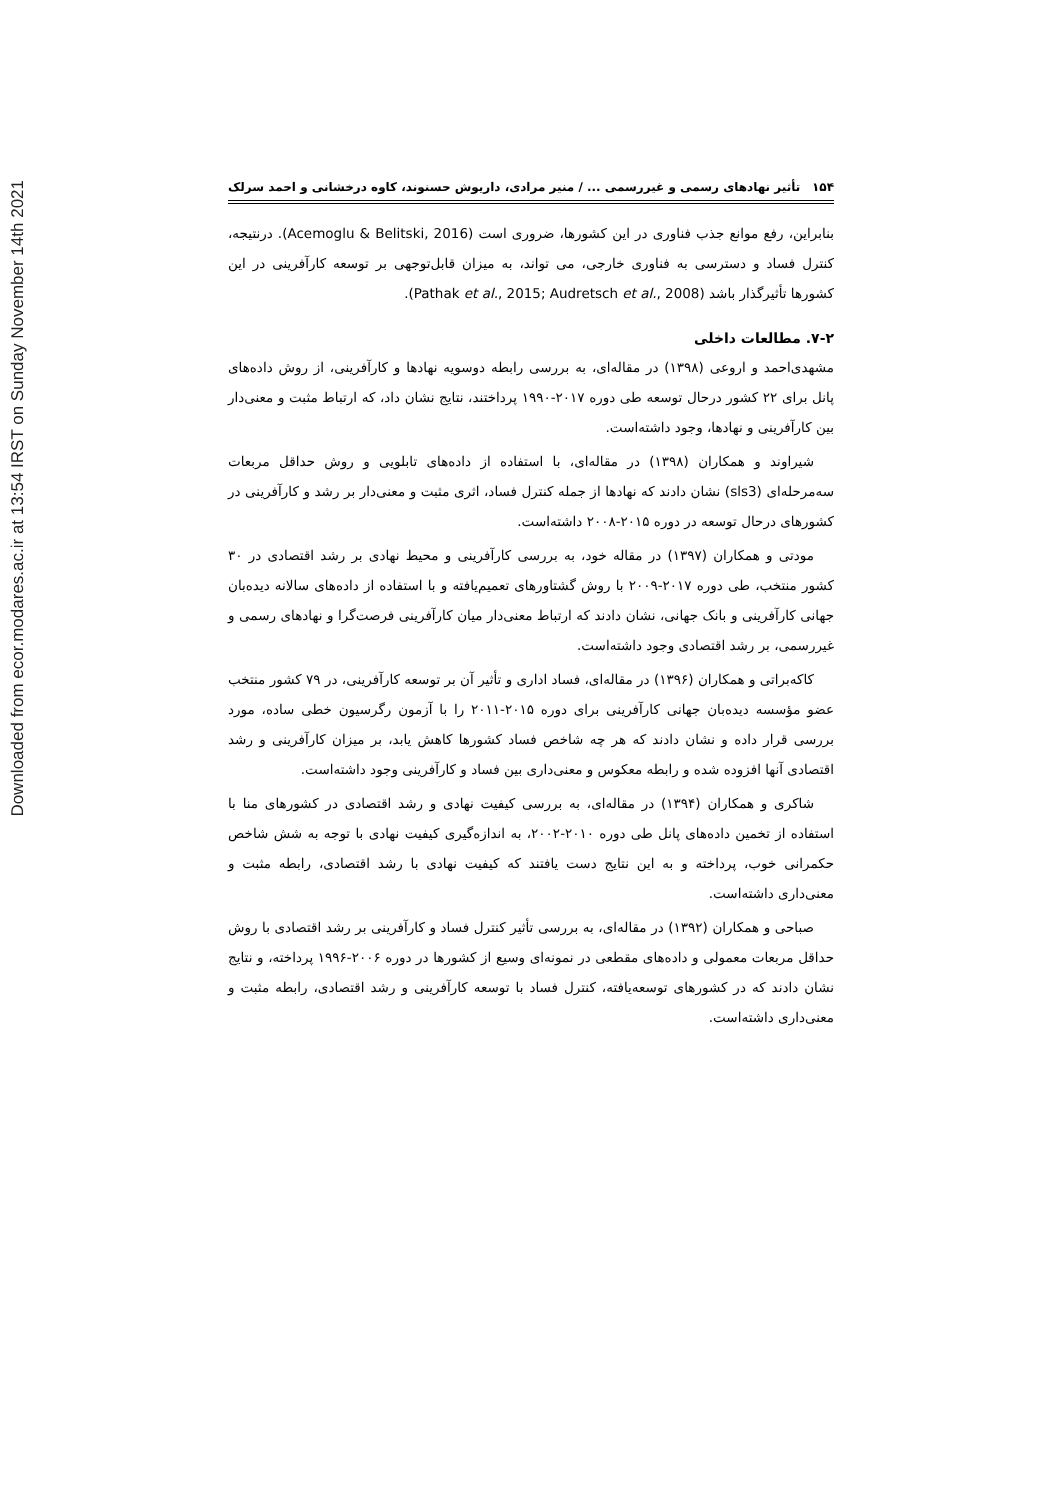Downloaded from ecor.modares.ac.ir at 13:54 IRST on Sunday November 14th 2021
۱۵۴ تأثیر نهادهای رسمی و غیررسمی ... / منیر مرادی، داریوش حسنوند، کاوه درخشانی و احمد سرلک
بنابراین، رفع موانع جذب فناوری در این کشورها، ضروری است (Acemoglu & Belitski, 2016). درنتیجه، کنترل فساد و دسترسی به فناوری خارجی، می تواند، به میزان قابل‌توجهی بر توسعه کارآفرینی در این کشورها تأثیرگذار باشد (Pathak et al., 2015; Audretsch et al., 2008).
۷-۲. مطالعات داخلی
مشهدی‌احمد و اروعی (۱۳۹۸) در مقاله‌ای، به بررسی رابطه دوسویه نهادها و کارآفرینی، از روش داده‌های پانل برای ۲۲ کشور درحال توسعه طی دوره ۲۰۱۷-۱۹۹۰ پرداختند، نتایج نشان داد، که ارتباط مثبت و معنی‌دار بین کارآفرینی و نهادها، وجود داشته‌است.
شیراوند و همکاران (۱۳۹۸) در مقاله‌ای، با استفاده از داده‌های تابلویی و روش حداقل مربعات سه‌مرحله‌ای (sls3) نشان دادند که نهادها از جمله کنترل فساد، اثری مثبت و معنی‌دار بر رشد و کارآفرینی در کشورهای درحال توسعه در دوره ۲۰۱۵-۲۰۰۸ داشته‌است.
مودتی و همکاران (۱۳۹۷) در مقاله خود، به بررسی کارآفرینی و محیط نهادی بر رشد اقتصادی در ۳۰ کشور منتخب، طی دوره ۲۰۱۷-۲۰۰۹ با روش گشتاورهای تعمیم‌یافته و با استفاده از داده‌های سالانه دیده‌بان جهانی کارآفرینی و بانک جهانی، نشان دادند که ارتباط معنی‌دار میان کارآفرینی فرصت‌گرا و نهادهای رسمی و غیررسمی، بر رشد اقتصادی وجود داشته‌است.
کاکه‌براتی و همکاران (۱۳۹۶) در مقاله‌ای، فساد اداری و تأثیر آن بر توسعه کارآفرینی، در ۷۹ کشور منتخب عضو مؤسسه دیده‌بان جهانی کارآفرینی برای دوره ۲۰۱۵-۲۰۱۱ را با آزمون رگرسیون خطی ساده، مورد بررسی قرار داده و نشان دادند که هر چه شاخص فساد کشورها کاهش یابد، بر میزان کارآفرینی و رشد اقتصادی آنها افزوده شده و رابطه معکوس و معنی‌داری بین فساد و کارآفرینی وجود داشته‌است.
شاکری و همکاران (۱۳۹۴) در مقاله‌ای، به بررسی کیفیت نهادی و رشد اقتصادی در کشورهای منا با استفاده از تخمین داده‌های پانل طی دوره ۲۰۱۰-۲۰۰۲، به اندازه‌گیری کیفیت نهادی با توجه به شش شاخص حکمرانی خوب، پرداخته و به این نتایج دست یافتند که کیفیت نهادی با رشد اقتصادی، رابطه مثبت و معنی‌داری داشته‌است.
صباحی و همکاران (۱۳۹۲) در مقاله‌ای، به بررسی تأثیر کنترل فساد و کارآفرینی بر رشد اقتصادی با روش حداقل مربعات معمولی و داده‌های مقطعی در نمونه‌ای وسیع از کشورها در دوره ۲۰۰۶-۱۹۹۶ پرداخته، و نتایج نشان دادند که در کشورهای توسعه‌یافته، کنترل فساد با توسعه کارآفرینی و رشد اقتصادی، رابطه مثبت و معنی‌داری داشته‌است.